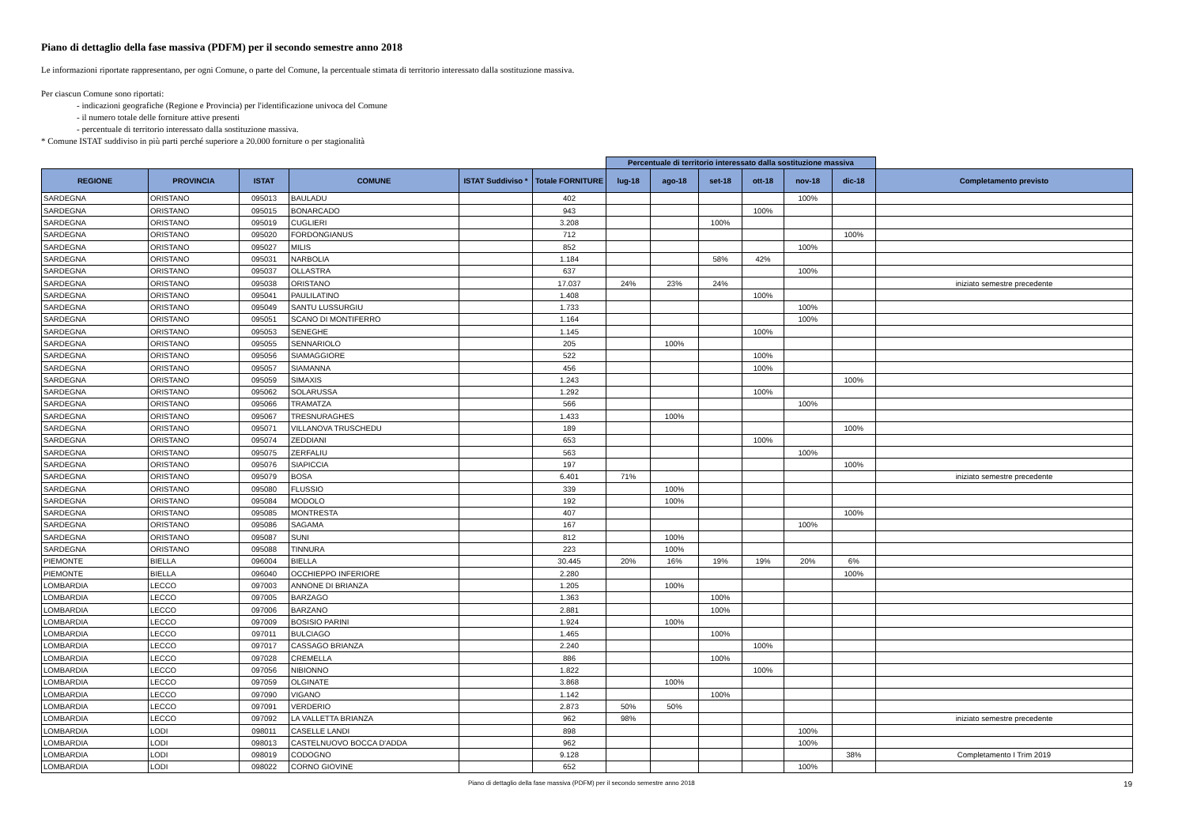Piano di dettaglio della fase massiva (PDFM) per il secondo semestre anno 2018
Le informazioni riportate rappresentano, per ogni Comune, o parte del Comune, la percentuale stimata di territorio interessato dalla sostituzione massiva.
Per ciascun Comune sono riportati:
- indicazioni geografiche (Regione e Provincia) per l'identificazione univoca del Comune
- il numero totale delle forniture attive presenti
- percentuale di territorio interessato dalla sostituzione massiva.
* Comune ISTAT suddiviso in più parti perché superiore a 20.000 forniture o per stagionalità
| | | | | | | Percentuale di territorio interessato dalla sostituzione massiva | | | | | | |
| REGIONE | PROVINCIA | ISTAT | COMUNE | ISTAT Suddiviso * | Totale FORNITURE | lug-18 | ago-18 | set-18 | ott-18 | nov-18 | dic-18 | Completamento previsto |
| SARDEGNA | ORISTANO | 095013 | BAULADU | | 402 | | | | | 100% | | |
| SARDEGNA | ORISTANO | 095015 | BONARCADO | | 943 | | | | 100% | | | |
| SARDEGNA | ORISTANO | 095019 | CUGLIERI | | 3.208 | | | 100% | | | | |
| SARDEGNA | ORISTANO | 095020 | FORDONGIANUS | | 712 | | | | | | 100% | |
| SARDEGNA | ORISTANO | 095027 | MILIS | | 852 | | | | | 100% | | |
| SARDEGNA | ORISTANO | 095031 | NARBOLIA | | 1.184 | | | 58% | 42% | | | |
| SARDEGNA | ORISTANO | 095037 | OLLASTRA | | 637 | | | | | 100% | | |
| SARDEGNA | ORISTANO | 095038 | ORISTANO | | 17.037 | 24% | 23% | 24% | | | | iniziato semestre precedente |
| SARDEGNA | ORISTANO | 095041 | PAULILATINO | | 1.408 | | | | 100% | | | |
| SARDEGNA | ORISTANO | 095049 | SANTU LUSSURGIU | | 1.733 | | | | | 100% | | |
| SARDEGNA | ORISTANO | 095051 | SCANO DI MONTIFERRO | | 1.164 | | | | | 100% | | |
| SARDEGNA | ORISTANO | 095053 | SENEGHE | | 1.145 | | | | 100% | | | |
| SARDEGNA | ORISTANO | 095055 | SENNARIOLO | | 205 | | 100% | | | | | |
| SARDEGNA | ORISTANO | 095056 | SIAMAGGIORE | | 522 | | | | 100% | | | |
| SARDEGNA | ORISTANO | 095057 | SIAMANNA | | 456 | | | | 100% | | | |
| SARDEGNA | ORISTANO | 095059 | SIMAXIS | | 1.243 | | | | | | 100% | |
| SARDEGNA | ORISTANO | 095062 | SOLARUSSA | | 1.292 | | | | 100% | | | |
| SARDEGNA | ORISTANO | 095066 | TRAMATZA | | 566 | | | | | 100% | | |
| SARDEGNA | ORISTANO | 095067 | TRESNURAGHES | | 1.433 | | 100% | | | | | |
| SARDEGNA | ORISTANO | 095071 | VILLANOVA TRUSCHEDU | | 189 | | | | | | 100% | |
| SARDEGNA | ORISTANO | 095074 | ZEDDIANI | | 653 | | | | 100% | | | |
| SARDEGNA | ORISTANO | 095075 | ZERFALIU | | 563 | | | | | 100% | | |
| SARDEGNA | ORISTANO | 095076 | SIAPICCIA | | 197 | | | | | | 100% | |
| SARDEGNA | ORISTANO | 095079 | BOSA | | 6.401 | 71% | | | | | | iniziato semestre precedente |
| SARDEGNA | ORISTANO | 095080 | FLUSSIO | | 339 | | 100% | | | | | |
| SARDEGNA | ORISTANO | 095084 | MODOLO | | 192 | | 100% | | | | | |
| SARDEGNA | ORISTANO | 095085 | MONTRESTA | | 407 | | | | | | 100% | |
| SARDEGNA | ORISTANO | 095086 | SAGAMA | | 167 | | | | | 100% | | |
| SARDEGNA | ORISTANO | 095087 | SUNI | | 812 | | 100% | | | | | |
| SARDEGNA | ORISTANO | 095088 | TINNURA | | 223 | | 100% | | | | | |
| PIEMONTE | BIELLA | 096004 | BIELLA | | 30.445 | 20% | 16% | 19% | 19% | 20% | 6% | |
| PIEMONTE | BIELLA | 096040 | OCCHIEPPO INFERIORE | | 2.280 | | | | | | 100% | |
| LOMBARDIA | LECCO | 097003 | ANNONE DI BRIANZA | | 1.205 | | 100% | | | | | |
| LOMBARDIA | LECCO | 097005 | BARZAGO | | 1.363 | | | 100% | | | | |
| LOMBARDIA | LECCO | 097006 | BARZANO | | 2.881 | | | 100% | | | | |
| LOMBARDIA | LECCO | 097009 | BOSISIO PARINI | | 1.924 | | 100% | | | | | |
| LOMBARDIA | LECCO | 097011 | BULCIAGO | | 1.465 | | | 100% | | | | |
| LOMBARDIA | LECCO | 097017 | CASSAGO BRIANZA | | 2.240 | | | | 100% | | | |
| LOMBARDIA | LECCO | 097028 | CREMELLA | | 886 | | | 100% | | | | |
| LOMBARDIA | LECCO | 097056 | NIBIONNO | | 1.822 | | | | 100% | | | |
| LOMBARDIA | LECCO | 097059 | OLGINATE | | 3.868 | | 100% | | | | | |
| LOMBARDIA | LECCO | 097090 | VIGANO | | 1.142 | | | 100% | | | | |
| LOMBARDIA | LECCO | 097091 | VERDERIO | | 2.873 | 50% | 50% | | | | | |
| LOMBARDIA | LECCO | 097092 | LA VALLETTA BRIANZA | | 962 | 98% | | | | | | iniziato semestre precedente |
| LOMBARDIA | LODI | 098011 | CASELLE LANDI | | 898 | | | | | 100% | | |
| LOMBARDIA | LODI | 098013 | CASTELNUOVO BOCCA D'ADDA | | 962 | | | | | 100% | | |
| LOMBARDIA | LODI | 098019 | CODOGNO | | 9.128 | | | | | | 38% | Completamento I Trim 2019 |
| LOMBARDIA | LODI | 098022 | CORNO GIOVINE | | 652 | | | | | 100% | | |
Piano di dettaglio della fase massiva (PDFM) per il secondo semestre anno 2018 19